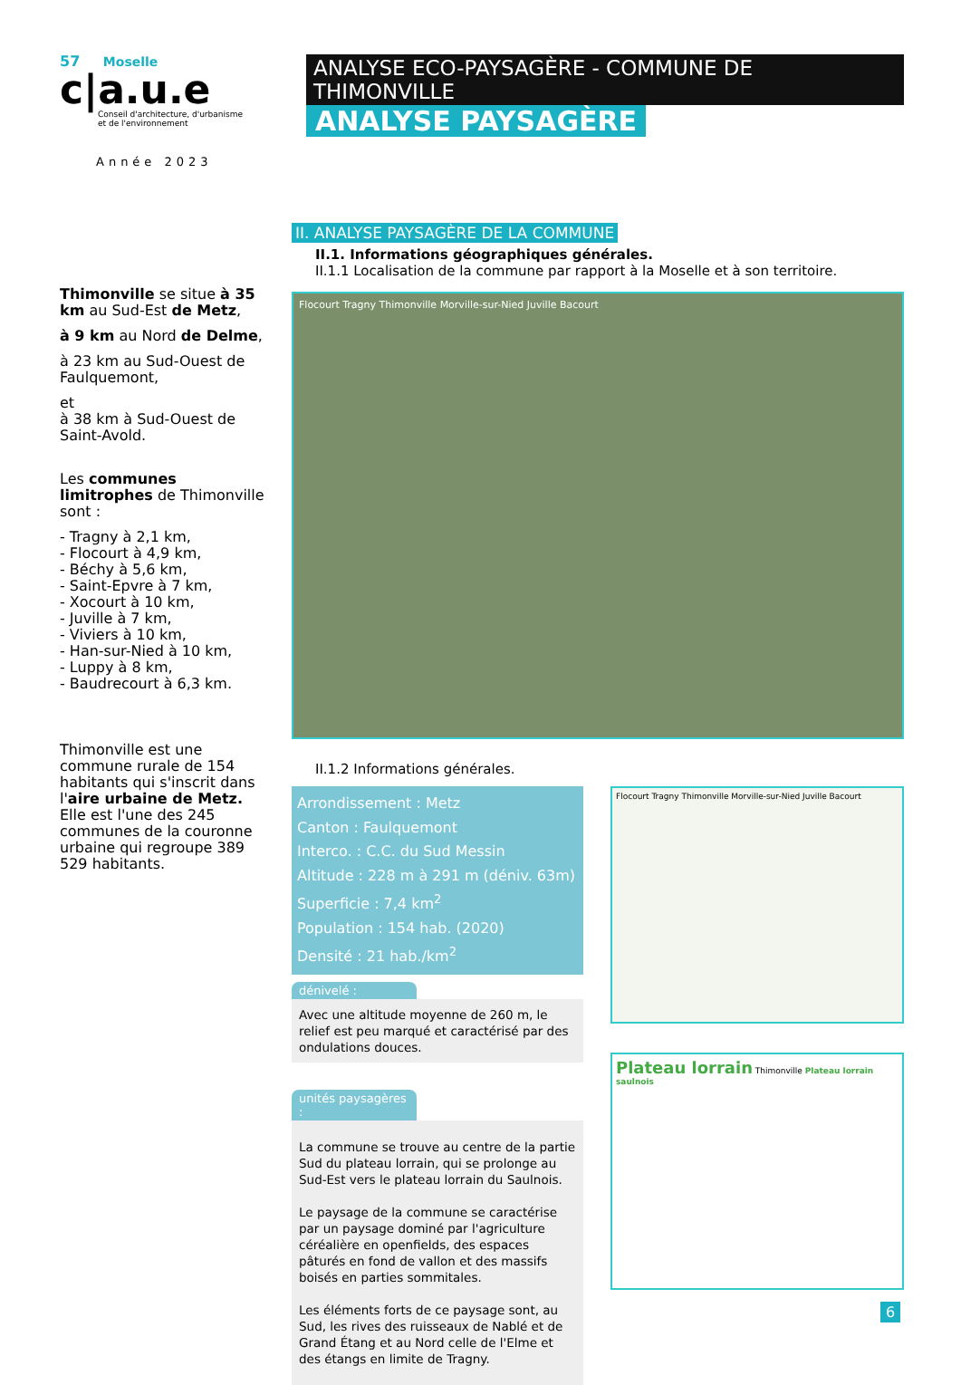57 Moselle
c|a.u.e
Conseil d'architecture, d'urbanisme
et de l'environnement
Année 2023
Thimonville se situe à 35 km au Sud-Est de Metz,
à 9 km au Nord de Delme,
à 23 km au Sud-Ouest de Faulquemont,
et
à 38 km à Sud-Ouest de Saint-Avold.
Les communes limitrophes de Thimonville sont :
- Tragny à 2,1 km,
- Flocourt à 4,9 km,
- Béchy à 5,6 km,
- Saint-Epvre à 7 km,
- Xocourt à 10 km,
- Juville à 7 km,
- Viviers à 10 km,
- Han-sur-Nied à 10 km,
- Luppy à 8 km,
- Baudrecourt à 6,3 km.
Thimonville est une commune rurale de 154 habitants qui s'inscrit dans l'aire urbaine de Metz.
Elle est l'une des 245 communes de la couronne urbaine qui regroupe 389 529 habitants.
ANALYSE ECO-PAYSAGÈRE - COMMUNE DE THIMONVILLE
ANALYSE PAYSAGÈRE
II. ANALYSE PAYSAGÈRE DE LA COMMUNE
II.1. Informations géographiques générales.
II.1.1 Localisation de la commune par rapport à la Moselle et à son territoire.
Flocourt Tragny Thimonville Morville-sur-Nied Juville Bacourt
II.1.2 Informations générales.
Arrondissement : Metz
Canton : Faulquemont
Interco. : C.C. du Sud Messin
Altitude : 228 m à 291 m (déniv. 63m)
Superficie : 7,4 km<sup>2</sup>
Population : 154 hab. (2020)
Densité : 21 hab./km<sup>2</sup>
dénivelé :
Avec une altitude moyenne de 260 m, le relief est peu marqué et caractérisé par des ondulations douces.
unités paysagères :
La commune se trouve au centre de la partie Sud du plateau lorrain, qui se prolonge au Sud-Est vers le plateau lorrain du Saulnois.
Le paysage de la commune se caractérise par un paysage dominé par l'agriculture céréalière en openfields, des espaces pâturés en fond de vallon et des massifs boisés en parties sommitales.
Les éléments forts de ce paysage sont, au Sud, les rives des ruisseaux de Nablé et de Grand Étang et au Nord celle de l'Elme et des étangs en limite de Tragny.
Flocourt Tragny Thimonville Morville-sur-Nied Juville Bacourt
Plateau lorrain Thimonville Plateau lorrain saulnois
6